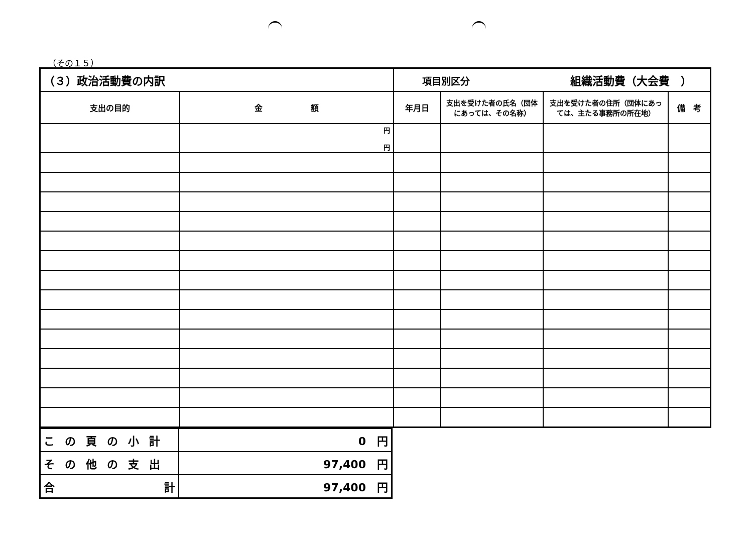（その１５）
| （３）政治活動費の内訳 | | 項目別区分 組織活動費（大会費 ） | | | |
| 支出の目的 | 金 額 | 年月日 | 支出を受けた者の氏名（団体にあっては、その名称） | 支出を受けた者の住所（団体にあっては、主たる事務所の所在地） | 備 考 |
| | 円 円 | | | | |
| この頁の小計 | 0 円 |
| その他の支出 | 97,400 円 |
| 合 計 | 97,400 円 |